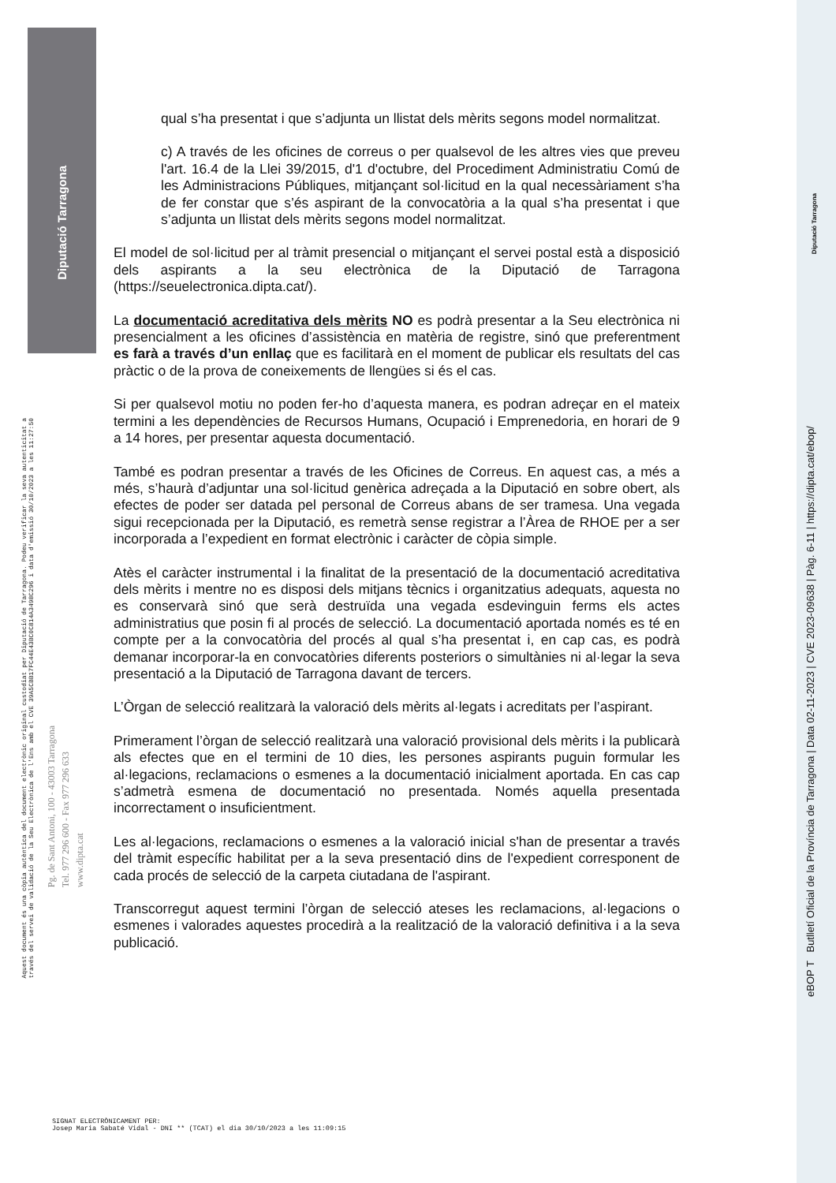Diputació Tarragona
eBOP T Butlletí Oficial de la Província de Tarragona | Data 02-11-2023 | CVE 2023-09638 | Pàg. 6-11 | https://dipta.cat/ebop/
Diputació Tarragona
Aquest document és una còpia autèntica del document electrònic original custodiat per Diputació de Tarragona. Podeu verificar la seva autenticitat a
través del servei de validació de la Seu Electrònica de l'Ens amb el CVE 39A5CBB17FC44E43BC0C814A3498C296 i data d'emissió 30/10/2023 a les 11:27:50
Pg. de Sant Antoni, 100 - 43003 Tarragona
Tel. 977 296 600 - Fax 977 296 633
www.dipta.cat
qual s’ha presentat i que s’adjunta un llistat dels mèrits segons model normalitzat.
c) A través de les oficines de correus o per qualsevol de les altres vies que preveu l'art. 16.4 de la Llei 39/2015, d'1 d'octubre, del Procediment Administratiu Comú de les Administracions Públiques, mitjançant sol·licitud en la qual necessàriament s’ha de fer constar que s’és aspirant de la convocatòria a la qual s’ha presentat i que s’adjunta un llistat dels mèrits segons model normalitzat.
El model de sol·licitud per al tràmit presencial o mitjançant el servei postal està a disposició dels aspirants a la seu electrònica de la Diputació de Tarragona (https://seuelectronica.dipta.cat/).
La documentació acreditativa dels mèrits NO es podrà presentar a la Seu electrònica ni presencialment a les oficines d’assistència en matèria de registre, sinó que preferentment es farà a través d’un enllaç que es facilitarà en el moment de publicar els resultats del cas pràctic o de la prova de coneixements de llengües si és el cas.
Si per qualsevol motiu no poden fer-ho d’aquesta manera, es podran adreçar en el mateix termini a les dependències de Recursos Humans, Ocupació i Emprenedoria, en horari de 9 a 14 hores, per presentar aquesta documentació.
També es podran presentar a través de les Oficines de Correus. En aquest cas, a més a més, s’haurà d’adjuntar una sol·licitud genèrica adreçada a la Diputació en sobre obert, als efectes de poder ser datada pel personal de Correus abans de ser tramesa. Una vegada sigui recepcionada per la Diputació, es remetrà sense registrar a l’Àrea de RHOE per a ser incorporada a l’expedient en format electrònic i caràcter de còpia simple.
Atès el caràcter instrumental i la finalitat de la presentació de la documentació acreditativa dels mèrits i mentre no es disposi dels mitjans tècnics i organitzatius adequats, aquesta no es conservarà sinó que serà destruïda una vegada esdevinguin ferms els actes administratius que posin fi al procés de selecció. La documentació aportada només es té en compte per a la convocatòria del procés al qual s’ha presentat i, en cap cas, es podrà demanar incorporar-la en convocatòries diferents posteriors o simultànies ni al·legar la seva presentació a la Diputació de Tarragona davant de tercers.
L’Òrgan de selecció realitzarà la valoració dels mèrits al·legats i acreditats per l’aspirant.
Primerament l’òrgan de selecció realitzarà una valoració provisional dels mèrits i la publicarà als efectes que en el termini de 10 dies, les persones aspirants puguin formular les al·legacions, reclamacions o esmenes a la documentació inicialment aportada. En cas cap s’admetrà esmena de documentació no presentada. Només aquella presentada incorrectament o insuficientment.
Les al·legacions, reclamacions o esmenes a la valoració inicial s'han de presentar a través del tràmit específic habilitat per a la seva presentació dins de l'expedient corresponent de cada procés de selecció de la carpeta ciutadana de l'aspirant.
Transcorregut aquest termini l’òrgan de selecció ateses les reclamacions, al·legacions o esmenes i valorades aquestes procedirà a la realització de la valoració definitiva i a la seva publicació.
SIGNAT ELECTRÒNICAMENT PER:
Josep Maria Sabaté Vidal - DNI ** (TCAT) el dia 30/10/2023 a les 11:09:15